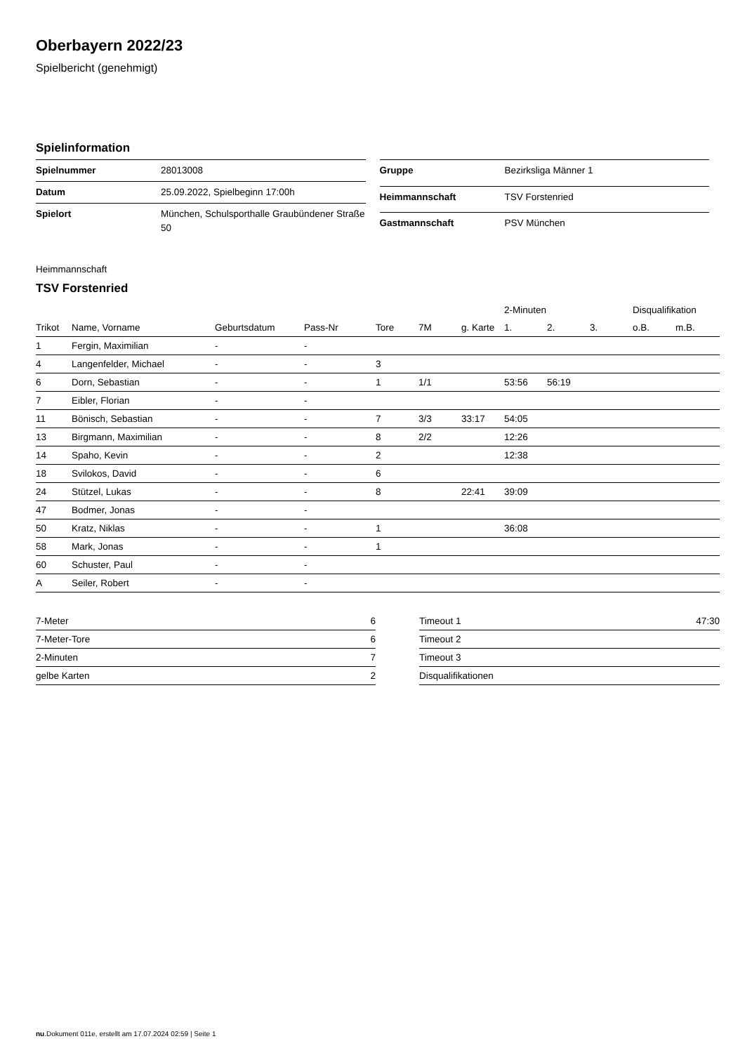Oberbayern 2022/23
Spielbericht (genehmigt)
Spielinformation
| Spielnummer | 28013008 |
| Datum | 25.09.2022, Spielbeginn 17:00h |
| Spielort | München, Schulsporthalle Graubündener Straße 50 |
| Gruppe | Bezirksliga Männer 1 |
| Heimmannschaft | TSV Forstenried |
| Gastmannschaft | PSV München |
Heimmannschaft
TSV Forstenried
| | | | | | | | 2-Minuten | | | Disqualifikation | |
| --- | --- | --- | --- | --- | --- | --- | --- | --- | --- | --- | --- |
| Trikot | Name, Vorname | Geburtsdatum | Pass-Nr | Tore | 7M | g. Karte | 1. | 2. | 3. | o.B. | m.B. |
| 1 | Fergin, Maximilian | - | - | | | | | | | | |
| 4 | Langenfelder, Michael | - | - | 3 | | | | | | | |
| 6 | Dorn, Sebastian | - | - | 1 | 1/1 | | 53:56 | 56:19 | | | |
| 7 | Eibler, Florian | - | - | | | | | | | | |
| 11 | Bönisch, Sebastian | - | - | 7 | 3/3 | 33:17 | 54:05 | | | | |
| 13 | Birgmann, Maximilian | - | - | 8 | 2/2 | | 12:26 | | | | |
| 14 | Spaho, Kevin | - | - | 2 | | | 12:38 | | | | |
| 18 | Svilokos, David | - | - | 6 | | | | | | | |
| 24 | Stützel, Lukas | - | - | 8 | | 22:41 | 39:09 | | | | |
| 47 | Bodmer, Jonas | - | - | | | | | | | | |
| 50 | Kratz, Niklas | - | - | 1 | | | 36:08 | | | | |
| 58 | Mark, Jonas | - | - | 1 | | | | | | | |
| 60 | Schuster, Paul | - | - | | | | | | | | |
| A | Seiler, Robert | - | - | | | | | | | | |
| 7-Meter | 6 |
| 7-Meter-Tore | 6 |
| 2-Minuten | 7 |
| gelbe Karten | 2 |
| Timeout 1 | 47:30 |
| Timeout 2 | |
| Timeout 3 | |
| Disqualifikationen | |
nu.Dokument 011e, erstellt am 17.07.2024 02:59 | Seite 1